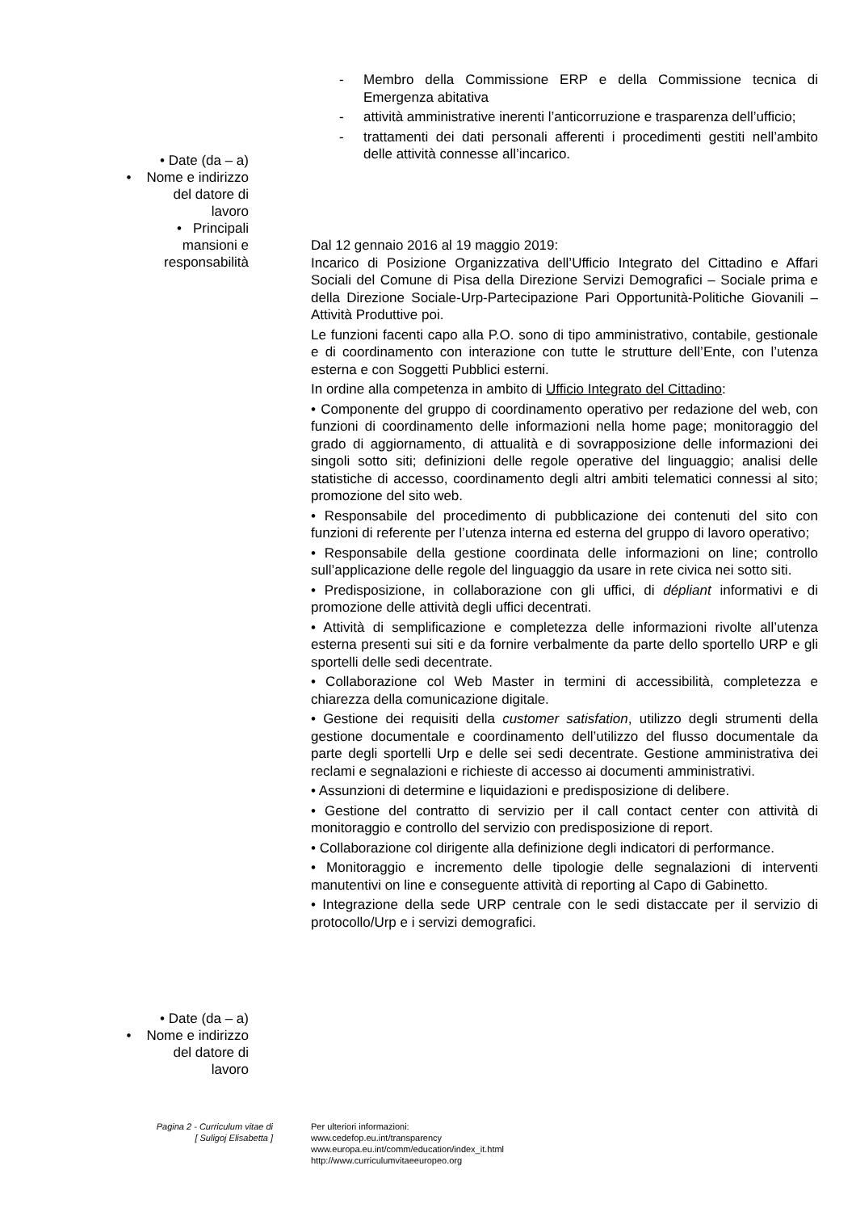- Membro della Commissione ERP e della Commissione tecnica di Emergenza abitativa
- attività amministrative inerenti l’anticorruzione e trasparenza dell’ufficio;
- trattamenti dei dati personali afferenti i procedimenti gestiti nell’ambito delle attività connesse all’incarico.
• Date (da – a)
• Nome e indirizzo
del datore di
lavoro
• Principali
mansioni e
responsabilità
Dal 12 gennaio 2016 al 19 maggio 2019:
Incarico di Posizione Organizzativa dell’Ufficio Integrato del Cittadino e Affari Sociali del Comune di Pisa della Direzione Servizi Demografici – Sociale prima e della Direzione Sociale-Urp-Partecipazione Pari Opportunità-Politiche Giovanili –Attività Produttive poi.
Le funzioni facenti capo alla P.O. sono di tipo amministrativo, contabile, gestionale e di coordinamento con interazione con tutte le strutture dell’Ente, con l’utenza esterna e con Soggetti Pubblici esterni.
In ordine alla competenza in ambito di Ufficio Integrato del Cittadino:
• Componente del gruppo di coordinamento operativo per redazione del web, con funzioni di coordinamento delle informazioni nella home page; monitoraggio del grado di aggiornamento, di attualità e di sovrapposizione delle informazioni dei singoli sotto siti; definizioni delle regole operative del linguaggio; analisi delle statistiche di accesso, coordinamento degli altri ambiti telematici connessi al sito; promozione del sito web.
• Responsabile del procedimento di pubblicazione dei contenuti del sito con funzioni di referente per l’utenza interna ed esterna del gruppo di lavoro operativo;
• Responsabile della gestione coordinata delle informazioni on line; controllo sull’applicazione delle regole del linguaggio da usare in rete civica nei sotto siti.
• Predisposizione, in collaborazione con gli uffici, di dépliant informativi e di promozione delle attività degli uffici decentrati.
• Attività di semplificazione e completezza delle informazioni rivolte all’utenza esterna presenti sui siti e da fornire verbalmente da parte dello sportello URP e gli sportelli delle sedi decentrate.
• Collaborazione col Web Master in termini di accessibilità, completezza e chiarezza della comunicazione digitale.
• Gestione dei requisiti della customer satisfation, utilizzo degli strumenti della gestione documentale e coordinamento dell’utilizzo del flusso documentale da parte degli sportelli Urp e delle sei sedi decentrate. Gestione amministrativa dei reclami e segnalazioni e richieste di accesso ai documenti amministrativi.
• Assunzioni di determine e liquidazioni e predisposizione di delibere.
• Gestione del contratto di servizio per il call contact center con attività di monitoraggio e controllo del servizio con predisposizione di report.
• Collaborazione col dirigente alla definizione degli indicatori di performance.
• Monitoraggio e incremento delle tipologie delle segnalazioni di interventi manutentivi on line e conseguente attività di reporting al Capo di Gabinetto.
• Integrazione della sede URP centrale con le sedi distaccate per il servizio di protocollo/Urp e i servizi demografici.
• Date (da – a)
• Nome e indirizzo
del datore di
lavoro
Pagina 2 - Curriculum vitae di
[ Suligoj Elisabetta ]
Per ulteriori informazioni:
www.cedefop.eu.int/transparency
www.europa.eu.int/comm/education/index_it.html
http://www.curriculumvitaeeuropeo.org